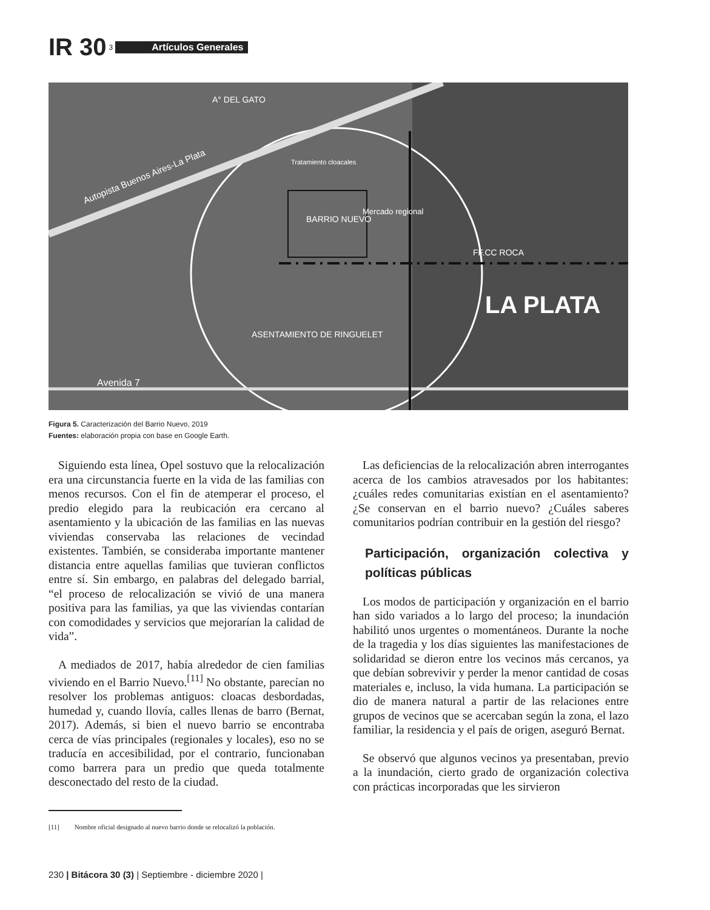IR 30 3 Artículos Generales
A° DEL GATO
Tratamiento cloacales
BARRIO NUEVO
Mercado regional
FF.CC ROCA
LA PLATA
ASENTAMIENTO DE RINGUELET
Avenida 7
Autopista Buenos Aires-La Plata
Figura 5. Caracterización del Barrio Nuevo, 2019
Fuentes: elaboración propia con base en Google Earth.
Siguiendo esta línea, Opel sostuvo que la relocalización era una circunstancia fuerte en la vida de las familias con menos recursos. Con el fin de atemperar el proceso, el predio elegido para la reubicación era cercano al asentamiento y la ubicación de las familias en las nuevas viviendas conservaba las relaciones de vecindad existentes. También, se consideraba importante mantener distancia entre aquellas familias que tuvieran conflictos entre sí. Sin embargo, en palabras del delegado barrial, “el proceso de relocalización se vivió de una manera positiva para las familias, ya que las viviendas contarían con comodidades y servicios que mejorarían la calidad de vida”.
A mediados de 2017, había alrededor de cien familias viviendo en el Barrio Nuevo.<sup>[11]</sup> No obstante, parecían no resolver los problemas antiguos: cloacas desbordadas, humedad y, cuando llovía, calles llenas de barro (Bernat, 2017). Además, si bien el nuevo barrio se encontraba cerca de vías principales (regionales y locales), eso no se traducía en accesibilidad, por el contrario, funcionaban como barrera para un predio que queda totalmente desconectado del resto de la ciudad.
Las deficiencias de la relocalización abren interrogantes acerca de los cambios atravesados por los habitantes: ¿cuáles redes comunitarias existían en el asentamiento? ¿Se conservan en el barrio nuevo? ¿Cuáles saberes comunitarios podrían contribuir en la gestión del riesgo?
Participación, organización colectiva y políticas públicas
Los modos de participación y organización en el barrio han sido variados a lo largo del proceso; la inundación habilitó unos urgentes o momentáneos. Durante la noche de la tragedia y los días siguientes las manifestaciones de solidaridad se dieron entre los vecinos más cercanos, ya que debían sobrevivir y perder la menor cantidad de cosas materiales e, incluso, la vida humana. La participación se dio de manera natural a partir de las relaciones entre grupos de vecinos que se acercaban según la zona, el lazo familiar, la residencia y el país de origen, aseguró Bernat.
Se observó que algunos vecinos ya presentaban, previo a la inundación, cierto grado de organización colectiva con prácticas incorporadas que les sirvieron
[11] Nombre oficial designado al nuevo barrio donde se relocalizó la población.
230 | Bitácora 30 (3) | Septiembre - diciembre 2020 |